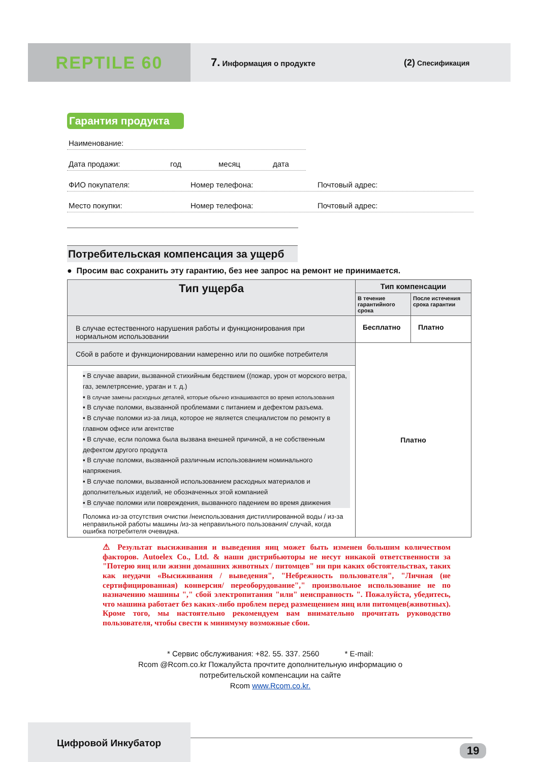REPTILE 60
7. Информация о продукте
(2) Спесификация
Гарантия продукта
Наименование:
Дата продажи: год месяц дата
ФИО покупателя: Номер телефона: Почтовый адрес:
Место покупки: Номер телефона: Почтовый адрес:
Потребительская компенсация за ущерб
● Просим вас сохранить эту гарантию, без нее запрос на ремонт не принимается.
| Тип ущерба | Тип компенсации | |
| --- | --- | --- |
| | В течение гарантийного срока | После истечения срока гарантии |
| В случае естественного нарушения работы и функционирования при нормальном использовании | Бесплатно | Платно |
| Сбой в работе и функционировании намеренно или по ошибке потребителя | Платно | |
| ▪ В случае аварии, вызванной стихийным бедствием ((пожар, урон от морского ветра, газ, землетрясение, ураган и т. д.) ▪ В случае замены расходных деталей, которые обычно изнашиваются во время использования ▪ В случае поломки, вызванной проблемами с питанием и дефектом разъема. ▪ В случае поломки из-за лица, которое не является специалистом по ремонту в главном офисе или агентстве ▪ В случае, если поломка была вызвана внешней причиной, а не собственным дефектом другого продукта ▪ В случае поломки, вызванной различным использованием номинального напряжения. ▪ В случае поломки, вызванной использованием расходных материалов и дополнительных изделий, не обозначенных этой компанией ▪ В случае поломки или повреждения, вызванного падением во время движения Поломка из-за отсутствия очистки /неиспользования дистиллированной воды / из-за неправильной работы машины /из-за неправильного пользования/ случай, когда ошибка потребителя очевидна. | | |
⚠ Результат высиживания и выведения яиц может быть изменен большим количеством факторов. Autoelex Co., Ltd. & наши дистрибьюторы не несут никакой ответственности за "Потерю яиц или жизни домашних животных / питомцев" ни при каких обстоятельствах, таких как неудачи «Высиживания / выведения", "Небрежность пользователя", "Личная (не сертифицированная) конверсия/ переоборудование"," произвольное использование не по назначению машины "," сбой электропитания "или" неисправность ". Пожалуйста, убедитесь, что машина работает без каких-либо проблем перед размещением яиц или питомцев(животных). Кроме того, мы настоятельно рекомендуем вам внимательно прочитать руководство пользователя, чтобы свести к минимуму возможные сбои.
* Сервис обслуживания: +82. 55. 337. 2560 * E-mail:
Rcom @Rcom.co.kr Пожалуйста прочтите дополнительную информацию о
потребительской компенсации на сайте
Rcom www.Rcom.co.kr.
Цифровой Инкубатор
19